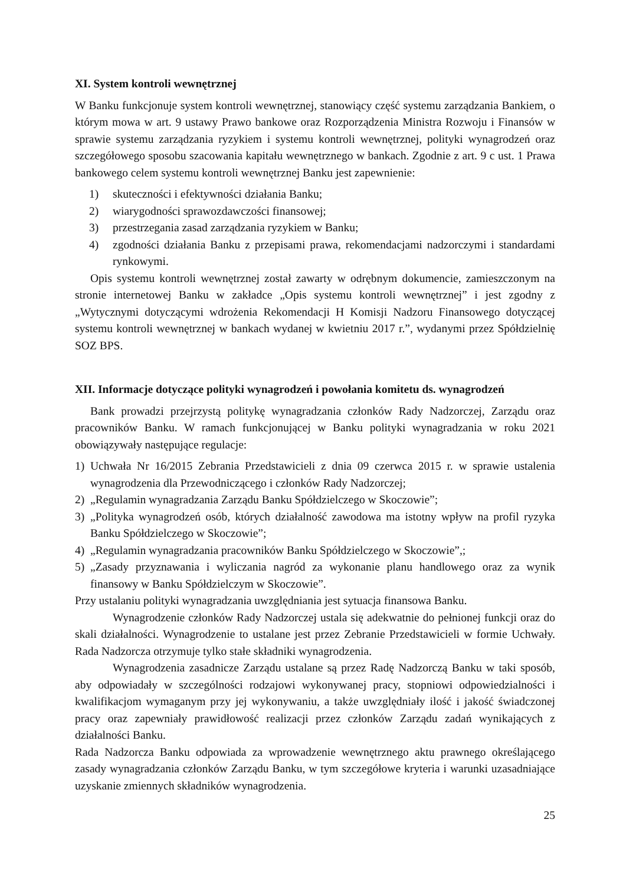XI. System kontroli wewnętrznej
W Banku funkcjonuje system kontroli wewnętrznej, stanowiący część systemu zarządzania Bankiem, o którym mowa w art. 9 ustawy Prawo bankowe oraz Rozporządzenia Ministra Rozwoju i Finansów w sprawie systemu zarządzania ryzykiem i systemu kontroli wewnętrznej, polityki wynagrodzeń oraz szczegółowego sposobu szacowania kapitału wewnętrznego w bankach. Zgodnie z art. 9 c ust. 1 Prawa bankowego celem systemu kontroli wewnętrznej Banku jest zapewnienie:
1) skuteczności i efektywności działania Banku;
2) wiarygodności sprawozdawczości finansowej;
3) przestrzegania zasad zarządzania ryzykiem w Banku;
4) zgodności działania Banku z przepisami prawa, rekomendacjami nadzorczymi i standardami rynkowymi.
Opis systemu kontroli wewnętrznej został zawarty w odrębnym dokumencie, zamieszczonym na stronie internetowej Banku w zakładce „Opis systemu kontroli wewnętrznej” i jest zgodny z „Wytycznymi dotyczącymi wdrożenia Rekomendacji H Komisji Nadzoru Finansowego dotyczącej systemu kontroli wewnętrznej w bankach wydanej w kwietniu 2017 r.”, wydanymi przez Spółdzielnię SOZ BPS.
XII. Informacje dotyczące polityki wynagrodzeń i powołania komitetu ds. wynagrodzeń
Bank prowadzi przejrzystą politykę wynagradzania członków Rady Nadzorczej, Zarządu oraz pracowników Banku. W ramach funkcjonującej w Banku polityki wynagradzania w roku 2021 obowiązywały następujące regulacje:
1) Uchwała Nr 16/2015 Zebrania Przedstawicieli z dnia 09 czerwca 2015 r. w sprawie ustalenia wynagrodzenia dla Przewodniczącego i członków Rady Nadzorczej;
2) „Regulamin wynagradzania Zarządu Banku Spółdzielczego w Skoczowie”;
3) „Polityka wynagrodzeń osób, których działalność zawodowa ma istotny wpływ na profil ryzyka Banku Spółdzielczego w Skoczowie”;
4) „Regulamin wynagradzania pracowników Banku Spółdzielczego w Skoczowie”,;
5) „Zasady przyznawania i wyliczania nagród za wykonanie planu handlowego oraz za wynik finansowy w Banku Spółdzielczym w Skoczowie”.
Przy ustalaniu polityki wynagradzania uwzględniania jest sytuacja finansowa Banku.
Wynagrodzenie członków Rady Nadzorczej ustala się adekwatnie do pełnionej funkcji oraz do skali działalności. Wynagrodzenie to ustalane jest przez Zebranie Przedstawicieli w formie Uchwały. Rada Nadzorcza otrzymuje tylko stałe składniki wynagrodzenia.
Wynagrodzenia zasadnicze Zarządu ustalane są przez Radę Nadzorczą Banku w taki sposób, aby odpowiadały w szczególności rodzajowi wykonywanej pracy, stopniowi odpowiedzialności i kwalifikacjom wymaganym przy jej wykonywaniu, a także uwzględniały ilość i jakość świadczonej pracy oraz zapewniały prawidłowość realizacji przez członków Zarządu zadań wynikających z działalności Banku.
Rada Nadzorcza Banku odpowiada za wprowadzenie wewnętrznego aktu prawnego określającego zasady wynagradzania członków Zarządu Banku, w tym szczegółowe kryteria i warunki uzasadniające uzyskanie zmiennych składników wynagrodzenia.
25